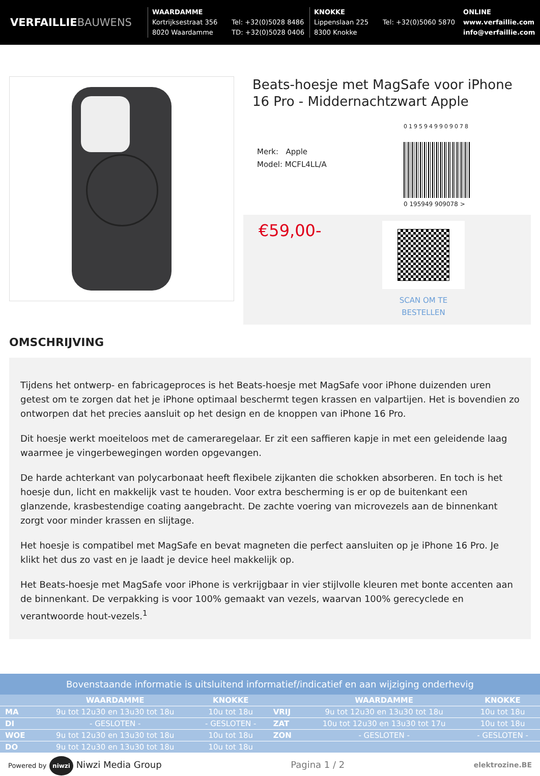VERFAILLIEBAUWENS
WAARDAMME
Kortrijksestraat 356
8020 Waardamme
Tel: +32(0)5028 8486
TD: +32(0)5028 0406
KNOKKE
Lippenslaan 225
8300 Knokke
Tel: +32(0)5060 5870
ONLINE
www.verfaillie.com
info@verfaillie.com
Beats-hoesje met MagSafe voor iPhone 16 Pro - Middernachtzwart Apple
Merk: Apple
Model: MCFL4LL/A
0195949909078
0 195949 909078 >
€59,00-
SCAN OM TE BESTELLEN
OMSCHRIJVING
Tijdens het ontwerp- en fabricageproces is het Beats-hoesje met MagSafe voor iPhone duizenden uren getest om te zorgen dat het je iPhone optimaal beschermt tegen krassen en valpartijen. Het is bovendien zo ontworpen dat het precies aansluit op het design en de knoppen van iPhone 16 Pro.
Dit hoesje werkt moeiteloos met de cameraregelaar. Er zit een saffieren kapje in met een geleidende laag waarmee je vingerbewegingen worden opgevangen.
De harde achterkant van polycarbonaat heeft flexibele zijkanten die schokken absorberen. En toch is het hoesje dun, licht en makkelijk vast te houden. Voor extra bescherming is er op de buitenkant een glanzende, krasbestendige coating aangebracht. De zachte voering van microvezels aan de binnenkant zorgt voor minder krassen en slijtage.
Het hoesje is compatibel met MagSafe en bevat magneten die perfect aansluiten op je iPhone 16 Pro. Je klikt het dus zo vast en je laadt je device heel makkelijk op.
Het Beats-hoesje met MagSafe voor iPhone is verkrijgbaar in vier stijlvolle kleuren met bonte accenten aan de binnenkant. De verpakking is voor 100% gemaakt van vezels, waarvan 100% gerecyclede en verantwoorde hout-vezels.<sup>1</sup>
Bovenstaande informatie is uitsluitend informatief/indicatief en aan wijziging onderhevig
| | WAARDAMME | KNOKKE | | WAARDAMME | KNOKKE |
| --- | --- | --- | --- | --- | --- |
| MA | 9u tot 12u30 en 13u30 tot 18u | 10u tot 18u | VRIJ | 9u tot 12u30 en 13u30 tot 18u | 10u tot 18u |
| DI | - GESLOTEN - | - GESLOTEN - | ZAT | 10u tot 12u30 en 13u30 tot 17u | 10u tot 18u |
| WOE | 9u tot 12u30 en 13u30 tot 18u | 10u tot 18u | ZON | - GESLOTEN - | - GESLOTEN - |
| DO | 9u tot 12u30 en 13u30 tot 18u | 10u tot 18u | | | |
Powered by niwzi Niwzi Media Group
Pagina 1 / 2
elektrozine.BE